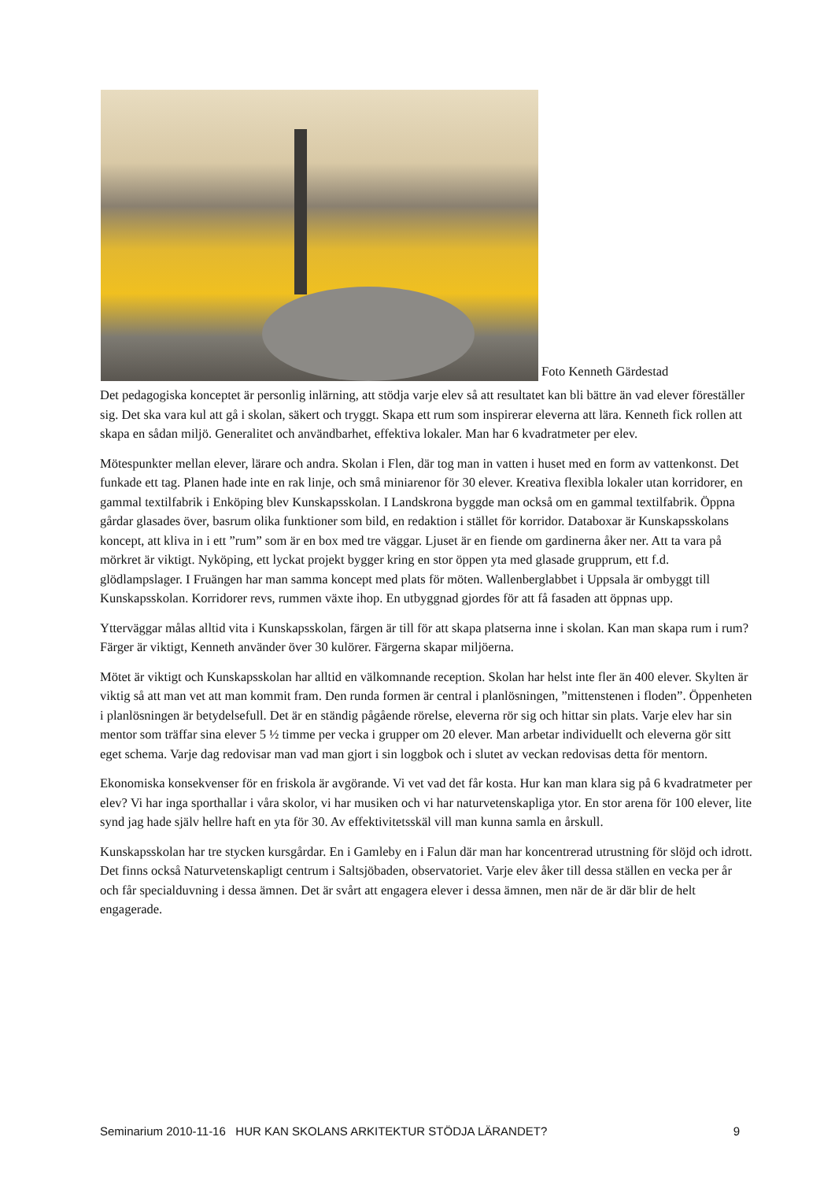Foto Kenneth Gärdestad
Det pedagogiska konceptet är personlig inlärning, att stödja varje elev så att resultatet kan bli bättre än vad elever föreställer sig. Det ska vara kul att gå i skolan, säkert och tryggt. Skapa ett rum som inspirerar eleverna att lära. Kenneth fick rollen att skapa en sådan miljö. Generalitet och användbarhet, effektiva lokaler. Man har 6 kvadratmeter per elev.
Mötespunkter mellan elever, lärare och andra. Skolan i Flen, där tog man in vatten i huset med en form av vattenkonst. Det funkade ett tag. Planen hade inte en rak linje, och små miniarenor för 30 elever. Kreativa flexibla lokaler utan korridorer, en gammal textilfabrik i Enköping blev Kunskapsskolan. I Landskrona byggde man också om en gammal textilfabrik. Öppna gårdar glasades över, basrum olika funktioner som bild, en redaktion i stället för korridor. Databoxar är Kunskapsskolans koncept, att kliva in i ett ”rum” som är en box med tre väggar. Ljuset är en fiende om gardinerna åker ner. Att ta vara på mörkret är viktigt. Nyköping, ett lyckat projekt bygger kring en stor öppen yta med glasade grupprum, ett f.d. glödlampslager. I Fruängen har man samma koncept med plats för möten. Wallenberglabbet i Uppsala är ombyggt till Kunskapsskolan. Korridorer revs, rummen växte ihop. En utbyggnad gjordes för att få fasaden att öppnas upp.
Ytterväggar målas alltid vita i Kunskapsskolan, färgen är till för att skapa platserna inne i skolan. Kan man skapa rum i rum? Färger är viktigt, Kenneth använder över 30 kulörer. Färgerna skapar miljöerna.
Mötet är viktigt och Kunskapsskolan har alltid en välkomnande reception. Skolan har helst inte fler än 400 elever. Skylten är viktig så att man vet att man kommit fram. Den runda formen är central i planlösningen, ”mittenstenen i floden”. Öppenheten i planlösningen är betydelsefull. Det är en ständig pågående rörelse, eleverna rör sig och hittar sin plats. Varje elev har sin mentor som träffar sina elever 5 ½ timme per vecka i grupper om 20 elever. Man arbetar individuellt och eleverna gör sitt eget schema. Varje dag redovisar man vad man gjort i sin loggbok och i slutet av veckan redovisas detta för mentorn.
Ekonomiska konsekvenser för en friskola är avgörande. Vi vet vad det får kosta. Hur kan man klara sig på 6 kvadratmeter per elev? Vi har inga sporthallar i våra skolor, vi har musiken och vi har naturvetenskapliga ytor. En stor arena för 100 elever, lite synd jag hade själv hellre haft en yta för 30. Av effektivitetsskäl vill man kunna samla en årskull.
Kunskapsskolan har tre stycken kursgårdar. En i Gamleby en i Falun där man har koncentrerad utrustning för slöjd och idrott. Det finns också Naturvetenskapligt centrum i Saltsjöbaden, observatoriet. Varje elev åker till dessa ställen en vecka per år och får specialduvning i dessa ämnen. Det är svårt att engagera elever i dessa ämnen, men när de är där blir de helt engagerade.
Seminarium 2010-11-16 HUR KAN SKOLANS ARKITEKTUR STÖDJA LÄRANDET? 9